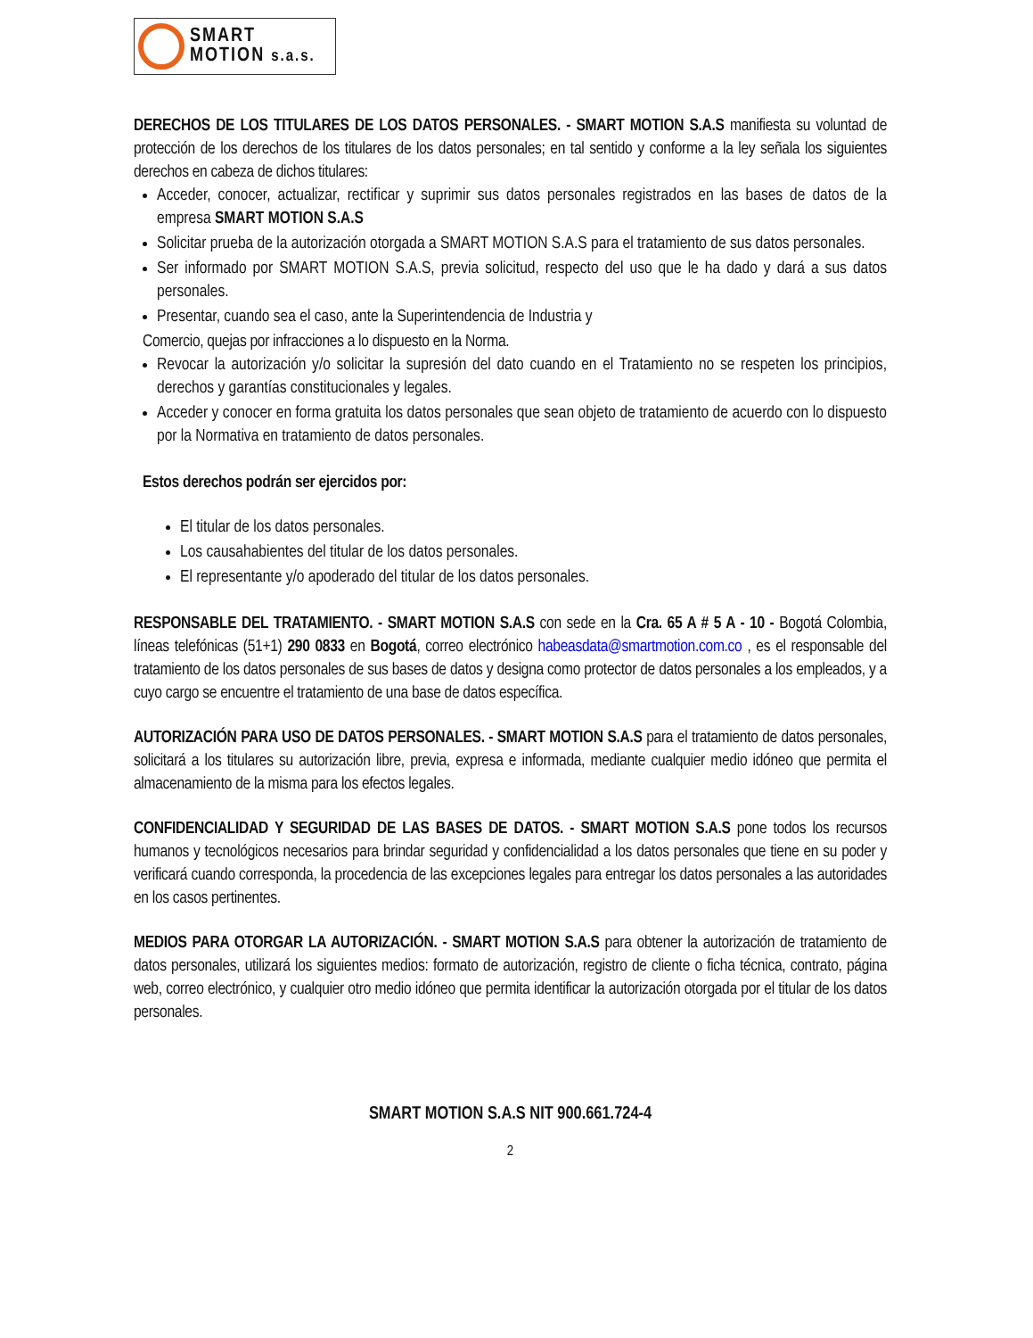SMART
MOTION s.a.s.
DERECHOS DE LOS TITULARES DE LOS DATOS PERSONALES. - SMART MOTION S.A.S manifiesta su voluntad de protección de los derechos de los titulares de los datos personales; en tal sentido y conforme a la ley señala los siguientes derechos en cabeza de dichos titulares:
Acceder, conocer, actualizar, rectificar y suprimir sus datos personales registrados en las bases de datos de la empresa SMART MOTION S.A.S
Solicitar prueba de la autorización otorgada a SMART MOTION S.A.S para el tratamiento de sus datos personales.
Ser informado por SMART MOTION S.A.S, previa solicitud, respecto del uso que le ha dado y dará a sus datos personales.
Presentar, cuando sea el caso, ante la Superintendencia de Industria y
Comercio, quejas por infracciones a lo dispuesto en la Norma.
Revocar la autorización y/o solicitar la supresión del dato cuando en el Tratamiento no se respeten los principios, derechos y garantías constitucionales y legales.
Acceder y conocer en forma gratuita los datos personales que sean objeto de tratamiento de acuerdo con lo dispuesto por la Normativa en tratamiento de datos personales.
Estos derechos podrán ser ejercidos por:
El titular de los datos personales.
Los causahabientes del titular de los datos personales.
El representante y/o apoderado del titular de los datos personales.
RESPONSABLE DEL TRATAMIENTO. - SMART MOTION S.A.S con sede en la Cra. 65 A # 5 A - 10 - Bogotá Colombia, líneas telefónicas (51+1) 290 0833 en Bogotá, correo electrónico habeasdata@smartmotion.com.co , es el responsable del tratamiento de los datos personales de sus bases de datos y designa como protector de datos personales a los empleados, y a cuyo cargo se encuentre el tratamiento de una base de datos específica.
AUTORIZACIÓN PARA USO DE DATOS PERSONALES. - SMART MOTION S.A.S para el tratamiento de datos personales, solicitará a los titulares su autorización libre, previa, expresa e informada, mediante cualquier medio idóneo que permita el almacenamiento de la misma para los efectos legales.
CONFIDENCIALIDAD Y SEGURIDAD DE LAS BASES DE DATOS. - SMART MOTION S.A.S pone todos los recursos humanos y tecnológicos necesarios para brindar seguridad y confidencialidad a los datos personales que tiene en su poder y verificará cuando corresponda, la procedencia de las excepciones legales para entregar los datos personales a las autoridades en los casos pertinentes.
MEDIOS PARA OTORGAR LA AUTORIZACIÓN. - SMART MOTION S.A.S para obtener la autorización de tratamiento de datos personales, utilizará los siguientes medios: formato de autorización, registro de cliente o ficha técnica, contrato, página web, correo electrónico, y cualquier otro medio idóneo que permita identificar la autorización otorgada por el titular de los datos personales.
SMART MOTION S.A.S NIT 900.661.724-4
2